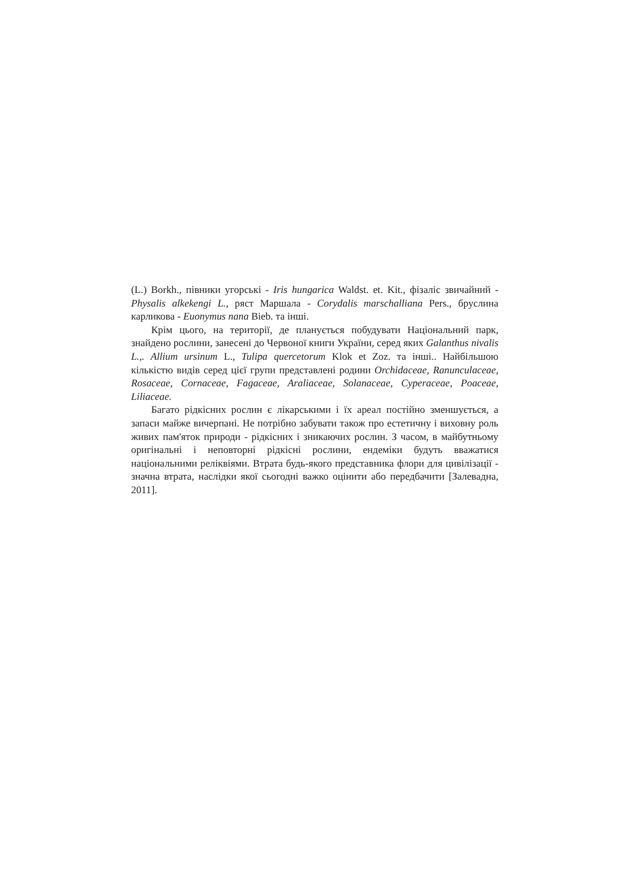(L.) Borkh., півники угорські - Iris hungarica Waldst. et. Kit., фізаліс звичайний - Physalis alkekengi L., ряст Маршала - Corydalis marschalliana Pers., бруслина карликова - Euonymus nana Bieb. та інші.
Крім цього, на території, де планується побудувати Національний парк, знайдено рослини, занесені до Червоної книги України, серед яких Galanthus nivalis L.,. Allium ursinum L., Tulipa quercetorum Klok et Zoz. та інші.. Найбільшою кількістю видів серед цієї групи представлені родини Orchidaceae, Ranunculaceae, Rosaceae, Cornaceae, Fagaceae, Araliaceae, Solanaceae, Cyperaceae, Poaceae, Liliaceae.
Багато рідкісних рослин є лікарськими і їх ареал постійно зменшується, а запаси майже вичерпані. Не потрібно забувати також про естетичну і виховну роль живих пам'яток природи - рідкісних і зникаючих рослин. З часом, в майбутньому оригінальні і неповторні рідкісні рослини, ендеміки будуть вважатися національними реліквіями. Втрата будь-якого представника флори для цивілізації - значна втрата, наслідки якої сьогодні важко оцінити або передбачити [Залевадна, 2011].